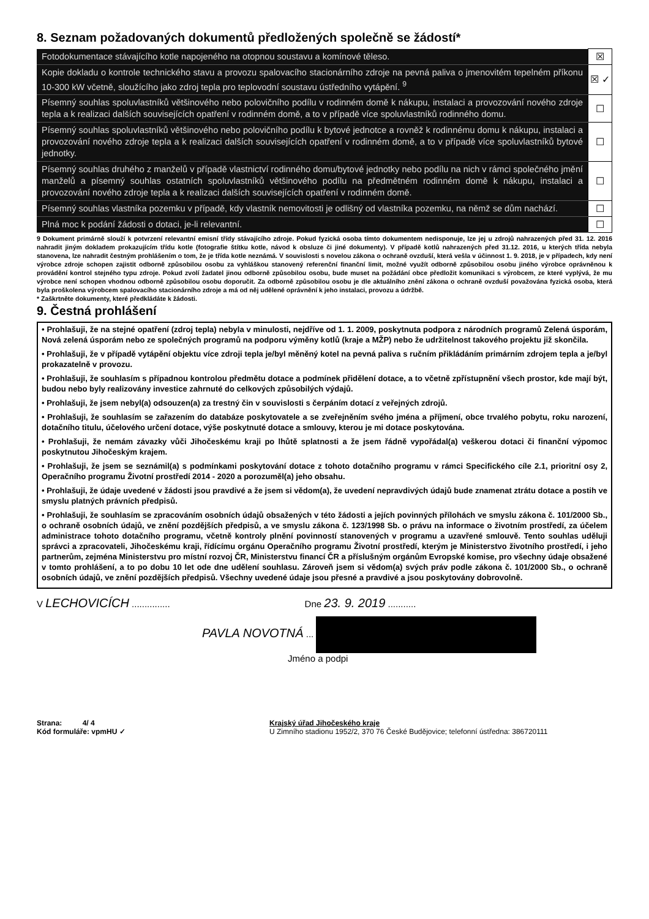8. Seznam požadovaných dokumentů předložených společně se žádostí*
| Fotodokumentace stávajícího kotle napojeného na otopnou soustavu a komínové těleso. | ☒ |
| Kopie dokladu o kontrole technického stavu a provozu spalovacího stacionárního zdroje na pevná paliva o jmenovitém tepelném příkonu 10-300 kW včetně, sloužícího jako zdroj tepla pro teplovodní soustavu ústředního vytápění. <sup>9</sup> | ☒ ✓ |
| Písemný souhlas spoluvlastníků většinového nebo polovičního podílu v rodinném domě k nákupu, instalaci a provozování nového zdroje tepla a k realizaci dalších souvisejících opatření v rodinném domě, a to v případě více spoluvlastníků rodinného domu. | ☐ |
| Písemný souhlas spoluvlastníků většinového nebo polovičního podílu k bytové jednotce a rovněž k rodinnému domu k nákupu, instalaci a provozování nového zdroje tepla a k realizaci dalších souvisejících opatření v rodinném domě, a to v případě více spoluvlastníků bytové jednotky. | ☐ |
| Písemný souhlas druhého z manželů v případě vlastnictví rodinného domu/bytové jednotky nebo podílu na nich v rámci společného jmění manželů a písemný souhlas ostatních spoluvlastníků většinového podílu na předmětném rodinném domě k nákupu, instalaci a provozování nového zdroje tepla a k realizaci dalších souvisejících opatření v rodinném domě. | ☐ |
| Písemný souhlas vlastníka pozemku v případě, kdy vlastník nemovitosti je odlišný od vlastníka pozemku, na němž se dům nachází. | ☐ |
| Plná moc k podání žádosti o dotaci, je-li relevantní. | ☐ |
9 Dokument primárně slouží k potvrzení relevantní emisní třídy stávajícího zdroje. Pokud fyzická osoba tímto dokumentem nedisponuje, lze jej u zdrojů nahrazených před 31. 12. 2016 nahradit jiným dokladem prokazujícím třídu kotle (fotografie štítku kotle, návod k obsluze či jiné dokumenty). V případě kotlů nahrazených před 31.12. 2016, u kterých třída nebyla stanovena, lze nahradit čestným prohlášením o tom, že je třída kotle neznámá. V souvislosti s novelou zákona o ochraně ovzduší, která vešla v účinnost 1. 9. 2018, je v případech, kdy není výrobce zdroje schopen zajistit odborně způsobilou osobu za vyhláškou stanovený referenční finanční limit, možné využít odborně způsobilou osobu jiného výrobce oprávněnou k provádění kontrol stejného typu zdroje. Pokud zvolí žadatel jinou odborně způsobilou osobu, bude muset na požádání obce předložit komunikaci s výrobcem, ze které vyplývá, že mu výrobce není schopen vhodnou odborně způsobilou osobu doporučit. Za odborně způsobilou osobu je dle aktuálního znění zákona o ochraně ovzduší považována fyzická osoba, která byla proškolena výrobcem spalovacího stacionárního zdroje a má od něj udělené oprávnění k jeho instalaci, provozu a údržbě.
* Zaškrtněte dokumenty, které předkládáte k žádosti.
9. Čestná prohlášení
• Prohlašuji, že na stejné opatření (zdroj tepla) nebyla v minulosti, nejdříve od 1. 1. 2009, poskytnuta podpora z národních programů Zelená úsporám, Nová zelená úsporám nebo ze společných programů na podporu výměny kotlů (kraje a MŽP) nebo že udržitelnost takového projektu již skončila.
• Prohlašuji, že v případě vytápění objektu více zdroji tepla je/byl měněný kotel na pevná paliva s ručním přikládáním primárním zdrojem tepla a je/byl prokazatelně v provozu.
• Prohlašuji, že souhlasím s případnou kontrolou předmětu dotace a podmínek přidělení dotace, a to včetně zpřístupnění všech prostor, kde mají být, budou nebo byly realizovány investice zahrnuté do celkových způsobilých výdajů.
• Prohlašuji, že jsem nebyl(a) odsouzen(a) za trestný čin v souvislosti s čerpáním dotací z veřejných zdrojů.
• Prohlašuji, že souhlasím se zařazením do databáze poskytovatele a se zveřejněním svého jména a příjmení, obce trvalého pobytu, roku narození, dotačního titulu, účelového určení dotace, výše poskytnuté dotace a smlouvy, kterou je mi dotace poskytována.
• Prohlašuji, že nemám závazky vůči Jihočeskému kraji po lhůtě splatnosti a že jsem řádně vypořádal(a) veškerou dotaci či finanční výpomoc poskytnutou Jihočeským krajem.
• Prohlašuji, že jsem se seznámil(a) s podmínkami poskytování dotace z tohoto dotačního programu v rámci Specifického cíle 2.1, prioritní osy 2, Operačního programu Životní prostředí 2014 - 2020 a porozuměl(a) jeho obsahu.
• Prohlašuji, že údaje uvedené v žádosti jsou pravdivé a že jsem si vědom(a), že uvedení nepravdivých údajů bude znamenat ztrátu dotace a postih ve smyslu platných právních předpisů.
• Prohlašuji, že souhlasím se zpracováním osobních údajů obsažených v této žádosti a jejích povinných přílohách ve smyslu zákona č. 101/2000 Sb., o ochraně osobních údajů, ve znění pozdějších předpisů, a ve smyslu zákona č. 123/1998 Sb. o právu na informace o životním prostředí, za účelem administrace tohoto dotačního programu, včetně kontroly plnění povinností stanovených v programu a uzavřené smlouvě. Tento souhlas uděluji správci a zpracovateli, Jihočeskému kraji, řídícímu orgánu Operačního programu Životní prostředí, kterým je Ministerstvo životního prostředí, i jeho partnerům, zejména Ministerstvu pro místní rozvoj ČR, Ministerstvu financí ČR a příslušným orgánům Evropské komise, pro všechny údaje obsažené v tomto prohlášení, a to po dobu 10 let ode dne udělení souhlasu. Zároveň jsem si vědom(a) svých práv podle zákona č. 101/2000 Sb., o ochraně osobních údajů, ve znění pozdějších předpisů. Všechny uvedené údaje jsou přesné a pravdivé a jsou poskytovány dobrovolně.
V LECHOVICÍCH ............... Dne 23. 9. 2019 ...........
PAVLA NOVOTNÁ ...
Jméno a podpi
Strana: 4/ 4
Kód formuláře: vpmHU ✓
Krajský úřad Jihočeského kraje
U Zimního stadionu 1952/2, 370 76 České Budějovice; telefonní ústředna: 386720111